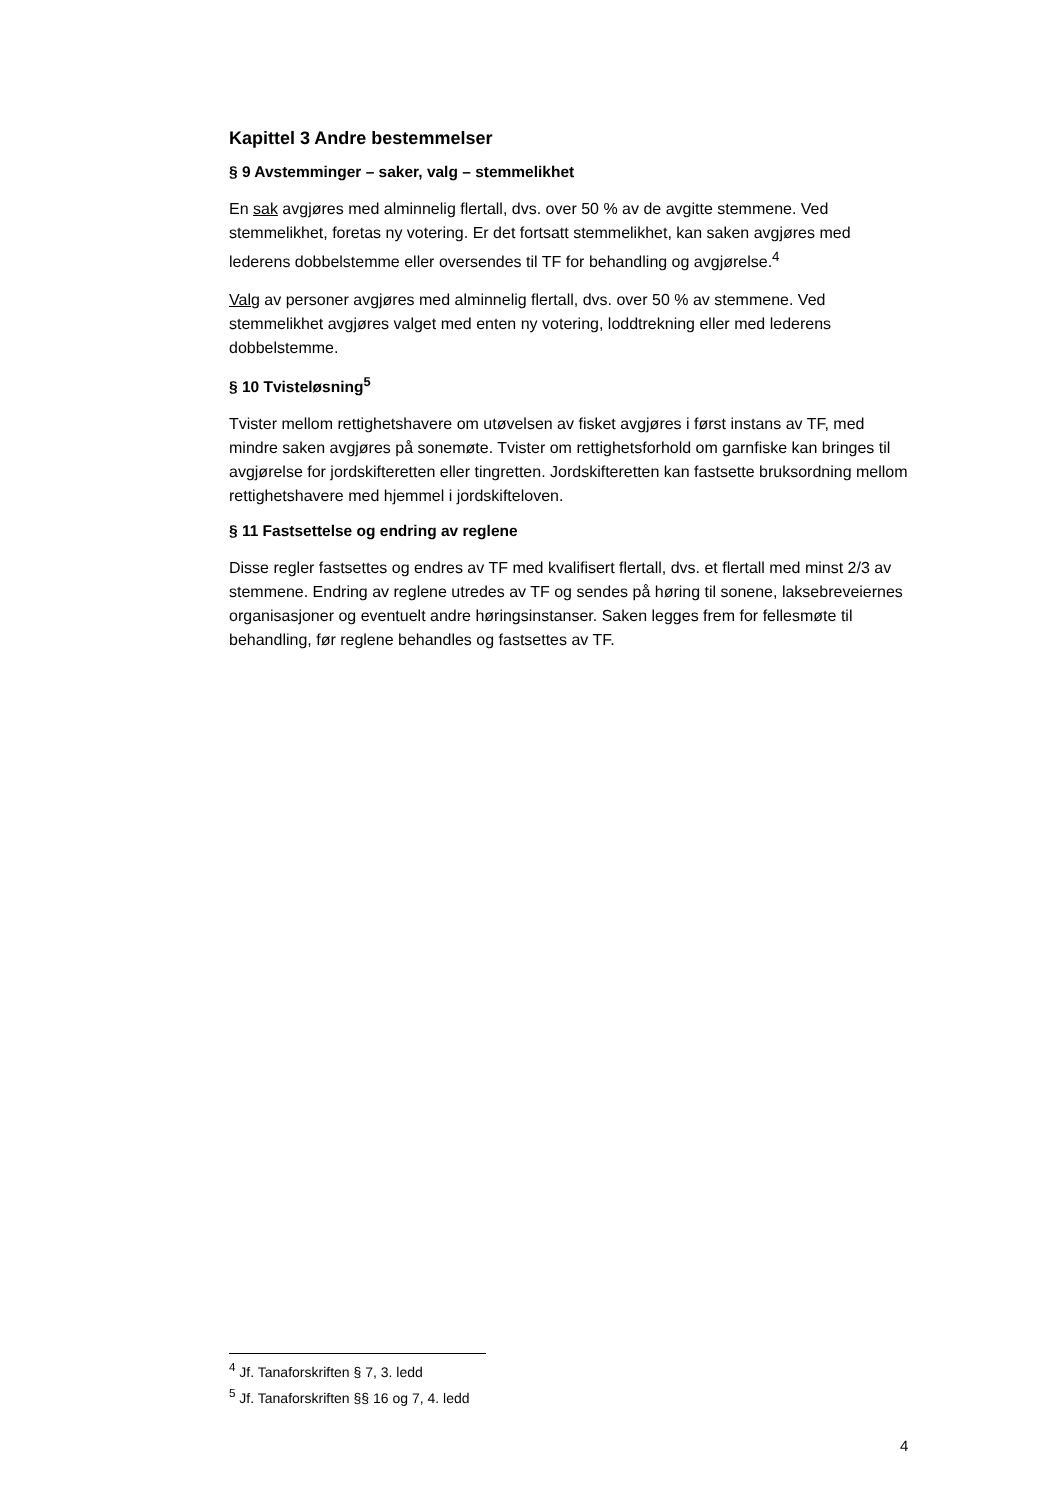Kapittel 3 Andre bestemmelser
§ 9 Avstemminger – saker, valg – stemmelikhet
En sak avgjøres med alminnelig flertall, dvs. over 50 % av de avgitte stemmene. Ved stemmelikhet, foretas ny votering. Er det fortsatt stemmelikhet, kan saken avgjøres med lederens dobbelstemme eller oversendes til TF for behandling og avgjørelse.<sup>4</sup>
Valg av personer avgjøres med alminnelig flertall, dvs. over 50 % av stemmene. Ved stemmelikhet avgjøres valget med enten ny votering, loddtrekning eller med lederens dobbelstemme.
§ 10 Tvisteløsning<sup>5</sup>
Tvister mellom rettighetshavere om utøvelsen av fisket avgjøres i først instans av TF, med mindre saken avgjøres på sonemøte. Tvister om rettighetsforhold om garnfiske kan bringes til avgjørelse for jordskifteretten eller tingretten. Jordskifteretten kan fastsette bruksordning mellom rettighetshavere med hjemmel i jordskifteloven.
§ 11 Fastsettelse og endring av reglene
Disse regler fastsettes og endres av TF med kvalifisert flertall, dvs. et flertall med minst 2/3 av stemmene. Endring av reglene utredes av TF og sendes på høring til sonene, laksebreveiernes organisasjoner og eventuelt andre høringsinstanser. Saken legges frem for fellesmøte til behandling, før reglene behandles og fastsettes av TF.
<sup>4</sup> Jf. Tanaforskriften § 7, 3. ledd
<sup>5</sup> Jf. Tanaforskriften §§ 16 og 7, 4. ledd
4